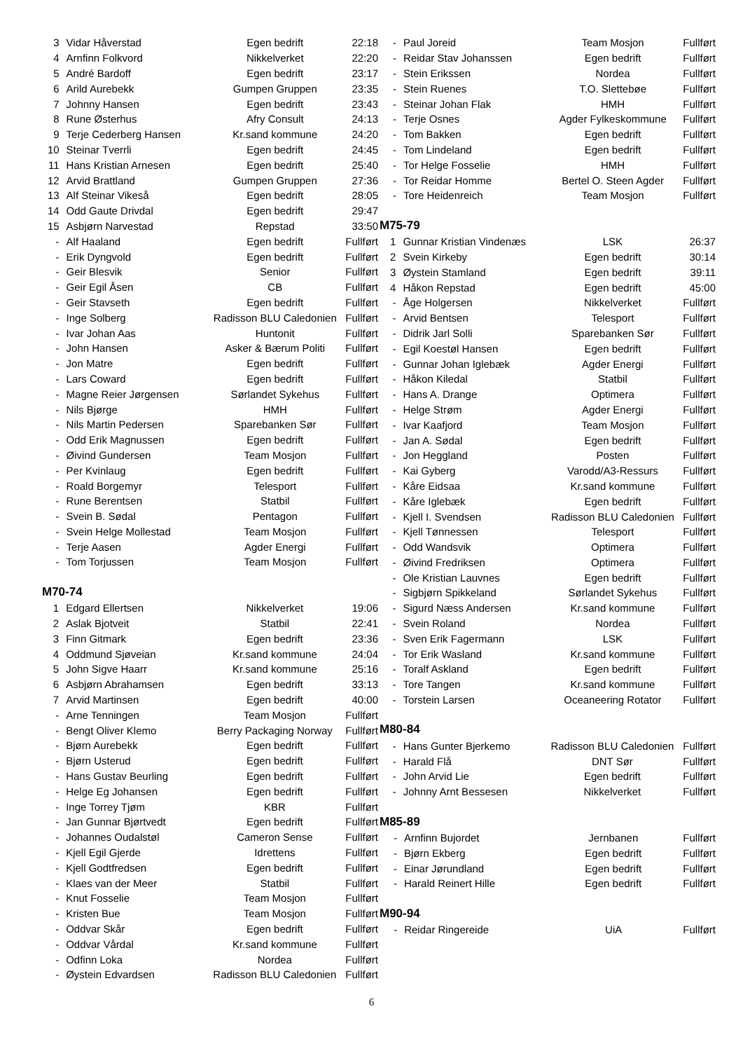| 3 | Vidar Håverstad | Egen bedrift | 22:18 |
| 4 | Arnfinn Folkvord | Nikkelverket | 22:20 |
| 5 | André Bardoff | Egen bedrift | 23:17 |
| 6 | Arild Aurebekk | Gumpen Gruppen | 23:35 |
| 7 | Johnny Hansen | Egen bedrift | 23:43 |
| 8 | Rune Østerhus | Afry Consult | 24:13 |
| 9 | Terje Cederberg Hansen | Kr.sand kommune | 24:20 |
| 10 | Steinar Tverrli | Egen bedrift | 24:45 |
| 11 | Hans Kristian Arnesen | Egen bedrift | 25:40 |
| 12 | Arvid Brattland | Gumpen Gruppen | 27:36 |
| 13 | Alf Steinar Vikeså | Egen bedrift | 28:05 |
| 14 | Odd Gaute Drivdal | Egen bedrift | 29:47 |
| 15 | Asbjørn Narvestad | Repstad | 33:50 |
| - | Alf Haaland | Egen bedrift | Fullført |
| - | Erik Dyngvold | Egen bedrift | Fullført |
| - | Geir Blesvik | Senior | Fullført |
| - | Geir Egil Åsen | CB | Fullført |
| - | Geir Stavseth | Egen bedrift | Fullført |
| - | Inge Solberg | Radisson BLU Caledonien | Fullført |
| - | Ivar Johan Aas | Huntonit | Fullført |
| - | John Hansen | Asker & Bærum Politi | Fullført |
| - | Jon Matre | Egen bedrift | Fullført |
| - | Lars Coward | Egen bedrift | Fullført |
| - | Magne Reier Jørgensen | Sørlandet Sykehus | Fullført |
| - | Nils Bjørge | HMH | Fullført |
| - | Nils Martin Pedersen | Sparebanken Sør | Fullført |
| - | Odd Erik Magnussen | Egen bedrift | Fullført |
| - | Øivind Gundersen | Team Mosjon | Fullført |
| - | Per Kvinlaug | Egen bedrift | Fullført |
| - | Roald Borgemyr | Telesport | Fullført |
| - | Rune Berentsen | Statbil | Fullført |
| - | Svein B. Sødal | Pentagon | Fullført |
| - | Svein Helge Mollestad | Team Mosjon | Fullført |
| - | Terje Aasen | Agder Energi | Fullført |
| - | Tom Torjussen | Team Mosjon | Fullført |
M70-74
| 1 | Edgard Ellertsen | Nikkelverket | 19:06 |
| 2 | Aslak Bjotveit | Statbil | 22:41 |
| 3 | Finn Gitmark | Egen bedrift | 23:36 |
| 4 | Oddmund Sjøveian | Kr.sand kommune | 24:04 |
| 5 | John Sigve Haarr | Kr.sand kommune | 25:16 |
| 6 | Asbjørn Abrahamsen | Egen bedrift | 33:13 |
| 7 | Arvid Martinsen | Egen bedrift | 40:00 |
| - | Arne Tenningen | Team Mosjon | Fullført |
| - | Bengt Oliver Klemo | Berry Packaging Norway | Fullført |
| - | Bjørn Aurebekk | Egen bedrift | Fullført |
| - | Bjørn Usterud | Egen bedrift | Fullført |
| - | Hans Gustav Beurling | Egen bedrift | Fullført |
| - | Helge Eg Johansen | Egen bedrift | Fullført |
| - | Inge Torrey Tjøm | KBR | Fullført |
| - | Jan Gunnar Bjørtvedt | Egen bedrift | Fullført |
| - | Johannes Oudalstøl | Cameron Sense | Fullført |
| - | Kjell Egil Gjerde | Idrettens | Fullført |
| - | Kjell Godtfredsen | Egen bedrift | Fullført |
| - | Klaes van der Meer | Statbil | Fullført |
| - | Knut Fosselie | Team Mosjon | Fullført |
| - | Kristen Bue | Team Mosjon | Fullført |
| - | Oddvar Skår | Egen bedrift | Fullført |
| - | Oddvar Vårdal | Kr.sand kommune | Fullført |
| - | Odfinn Loka | Nordea | Fullført |
| - | Øystein Edvardsen | Radisson BLU Caledonien | Fullført |
| - | Paul Joreid | Team Mosjon | Fullført |
| - | Reidar Stav Johanssen | Egen bedrift | Fullført |
| - | Stein Erikssen | Nordea | Fullført |
| - | Stein Ruenes | T.O. Slettebøe | Fullført |
| - | Steinar Johan Flak | HMH | Fullført |
| - | Terje Osnes | Agder Fylkeskommune | Fullført |
| - | Tom Bakken | Egen bedrift | Fullført |
| - | Tom Lindeland | Egen bedrift | Fullført |
| - | Tor Helge Fosselie | HMH | Fullført |
| - | Tor Reidar Homme | Bertel O. Steen Agder | Fullført |
| - | Tore Heidenreich | Team Mosjon | Fullført |
M75-79
| 1 | Gunnar Kristian Vindenæs | LSK | 26:37 |
| 2 | Svein Kirkeby | Egen bedrift | 30:14 |
| 3 | Øystein Stamland | Egen bedrift | 39:11 |
| 4 | Håkon Repstad | Egen bedrift | 45:00 |
| - | Åge Holgersen | Nikkelverket | Fullført |
| - | Arvid Bentsen | Telesport | Fullført |
| - | Didrik Jarl Solli | Sparebanken Sør | Fullført |
| - | Egil Koestøl Hansen | Egen bedrift | Fullført |
| - | Gunnar Johan Iglebæk | Agder Energi | Fullført |
| - | Håkon Kiledal | Statbil | Fullført |
| - | Hans A. Drange | Optimera | Fullført |
| - | Helge Strøm | Agder Energi | Fullført |
| - | Ivar Kaafjord | Team Mosjon | Fullført |
| - | Jan A. Sødal | Egen bedrift | Fullført |
| - | Jon Heggland | Posten | Fullført |
| - | Kai Gyberg | Varodd/A3-Ressurs | Fullført |
| - | Kåre Eidsaa | Kr.sand kommune | Fullført |
| - | Kåre Iglebæk | Egen bedrift | Fullført |
| - | Kjell I. Svendsen | Radisson BLU Caledonien | Fullført |
| - | Kjell Tønnessen | Telesport | Fullført |
| - | Odd Wandsvik | Optimera | Fullført |
| - | Øivind Fredriksen | Optimera | Fullført |
| - | Ole Kristian Lauvnes | Egen bedrift | Fullført |
| - | Sigbjørn Spikkeland | Sørlandet Sykehus | Fullført |
| - | Sigurd Næss Andersen | Kr.sand kommune | Fullført |
| - | Svein Roland | Nordea | Fullført |
| - | Sven Erik Fagermann | LSK | Fullført |
| - | Tor Erik Wasland | Kr.sand kommune | Fullført |
| - | Toralf Askland | Egen bedrift | Fullført |
| - | Tore Tangen | Kr.sand kommune | Fullført |
| - | Torstein Larsen | Oceaneering Rotator | Fullført |
M80-84
| - | Hans Gunter Bjerkemo | Radisson BLU Caledonien | Fullført |
| - | Harald Flå | DNT Sør | Fullført |
| - | John Arvid Lie | Egen bedrift | Fullført |
| - | Johnny Arnt Bessesen | Nikkelverket | Fullført |
M85-89
| - | Arnfinn Bujordet | Jernbanen | Fullført |
| - | Bjørn Ekberg | Egen bedrift | Fullført |
| - | Einar Jørundland | Egen bedrift | Fullført |
| - | Harald Reinert Hille | Egen bedrift | Fullført |
M90-94
| - | Reidar Ringereide | UiA | Fullført |
6